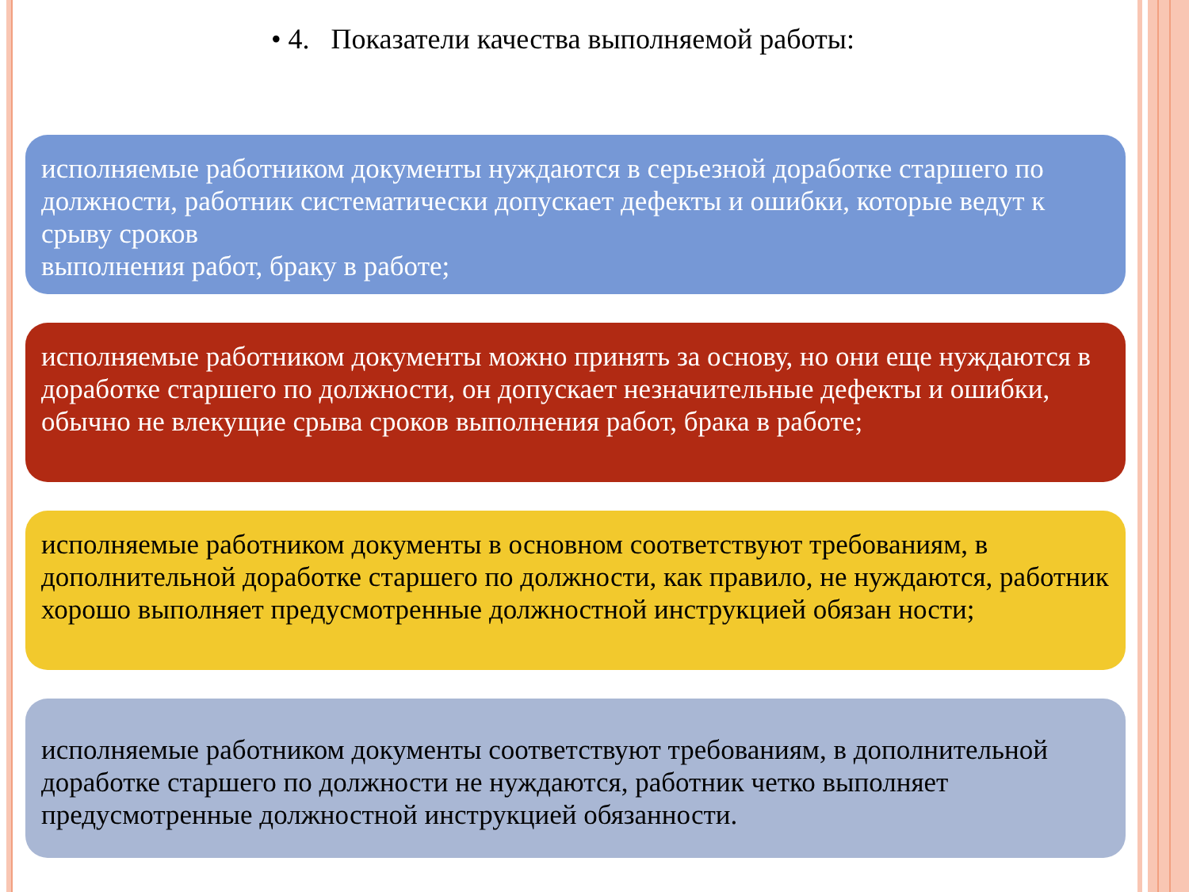• 4. Показатели качества выполняемой работы:
исполняемые работником документы нуждаются в серьезной доработке старшего по должности, работник систематически допускает дефекты и ошибки, которые ведут к срыву сроков
выполнения работ, браку в работе;
исполняемые работником документы можно принять за основу, но они еще нуждаются в доработке старшего по должности, он допускает незначительные дефекты и ошибки, обычно не влекущие срыва сроков выполнения работ, брака в работе;
исполняемые работником документы в основном соответствуют требованиям, в дополнительной доработке старшего по должности, как правило, не нуждаются, работник хорошо выполняет предусмотренные должностной инструкцией обязан ности;
исполняемые работником документы соответствуют требованиям, в дополнительной доработке старшего по должности не нуждаются, работник четко выполняет предусмотренные должностной инструкцией обязанности.